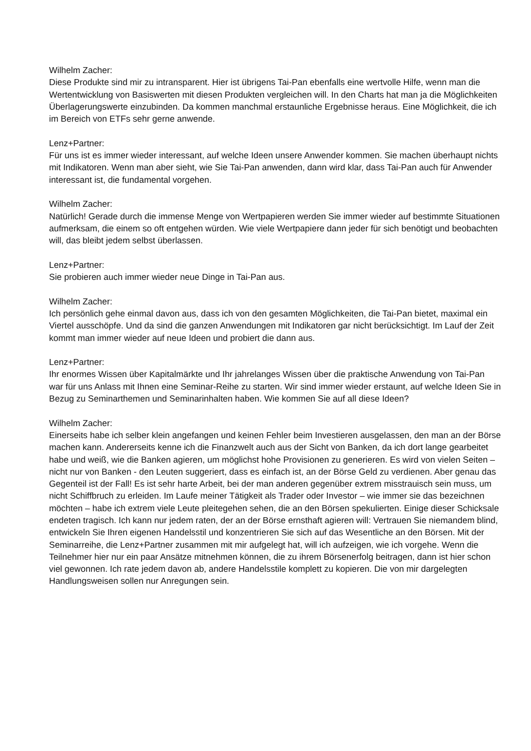Wilhelm Zacher:
Diese Produkte sind mir zu intransparent. Hier ist übrigens Tai-Pan ebenfalls eine wertvolle Hilfe, wenn man die Wertentwicklung von Basiswerten mit diesen Produkten vergleichen will. In den Charts hat man ja die Möglichkeiten Überlagerungswerte einzubinden. Da kommen manchmal erstaunliche Ergebnisse heraus. Eine Möglichkeit, die ich im Bereich von ETFs sehr gerne anwende.
Lenz+Partner:
Für uns ist es immer wieder interessant, auf welche Ideen unsere Anwender kommen. Sie machen überhaupt nichts mit Indikatoren. Wenn man aber sieht, wie Sie Tai-Pan anwenden, dann wird klar, dass Tai-Pan auch für Anwender interessant ist, die fundamental vorgehen.
Wilhelm Zacher:
Natürlich! Gerade durch die immense Menge von Wertpapieren werden Sie immer wieder auf bestimmte Situationen aufmerksam, die einem so oft entgehen würden. Wie viele Wertpapiere dann jeder für sich benötigt und beobachten will, das bleibt jedem selbst überlassen.
Lenz+Partner:
Sie probieren auch immer wieder neue Dinge in Tai-Pan aus.
Wilhelm Zacher:
Ich persönlich gehe einmal davon aus, dass ich von den gesamten Möglichkeiten, die Tai-Pan bietet, maximal ein Viertel ausschöpfe. Und da sind die ganzen Anwendungen mit Indikatoren gar nicht berücksichtigt. Im Lauf der Zeit kommt man immer wieder auf neue Ideen und probiert die dann aus.
Lenz+Partner:
Ihr enormes Wissen über Kapitalmärkte und Ihr jahrelanges Wissen über die praktische Anwendung von Tai-Pan war für uns Anlass mit Ihnen eine Seminar-Reihe zu starten. Wir sind immer wieder erstaunt, auf welche Ideen Sie in Bezug zu Seminarthemen und Seminarinhalten haben. Wie kommen Sie auf all diese Ideen?
Wilhelm Zacher:
Einerseits habe ich selber klein angefangen und keinen Fehler beim Investieren ausgelassen, den man an der Börse machen kann. Andererseits kenne ich die Finanzwelt auch aus der Sicht von Banken, da ich dort lange gearbeitet habe und weiß, wie die Banken agieren, um möglichst hohe Provisionen zu generieren. Es wird von vielen Seiten – nicht nur von Banken - den Leuten suggeriert, dass es einfach ist, an der Börse Geld zu verdienen. Aber genau das Gegenteil ist der Fall! Es ist sehr harte Arbeit, bei der man anderen gegenüber extrem misstrauisch sein muss, um nicht Schiffbruch zu erleiden. Im Laufe meiner Tätigkeit als Trader oder Investor – wie immer sie das bezeichnen möchten – habe ich extrem viele Leute pleitegehen sehen, die an den Börsen spekulierten. Einige dieser Schicksale endeten tragisch. Ich kann nur jedem raten, der an der Börse ernsthaft agieren will: Vertrauen Sie niemandem blind, entwickeln Sie Ihren eigenen Handelsstil und konzentrieren Sie sich auf das Wesentliche an den Börsen. Mit der Seminarreihe, die Lenz+Partner zusammen mit mir aufgelegt hat, will ich aufzeigen, wie ich vorgehe. Wenn die Teilnehmer hier nur ein paar Ansätze mitnehmen können, die zu ihrem Börsenerfolg beitragen, dann ist hier schon viel gewonnen. Ich rate jedem davon ab, andere Handelsstile komplett zu kopieren. Die von mir dargelegten Handlungsweisen sollen nur Anregungen sein.